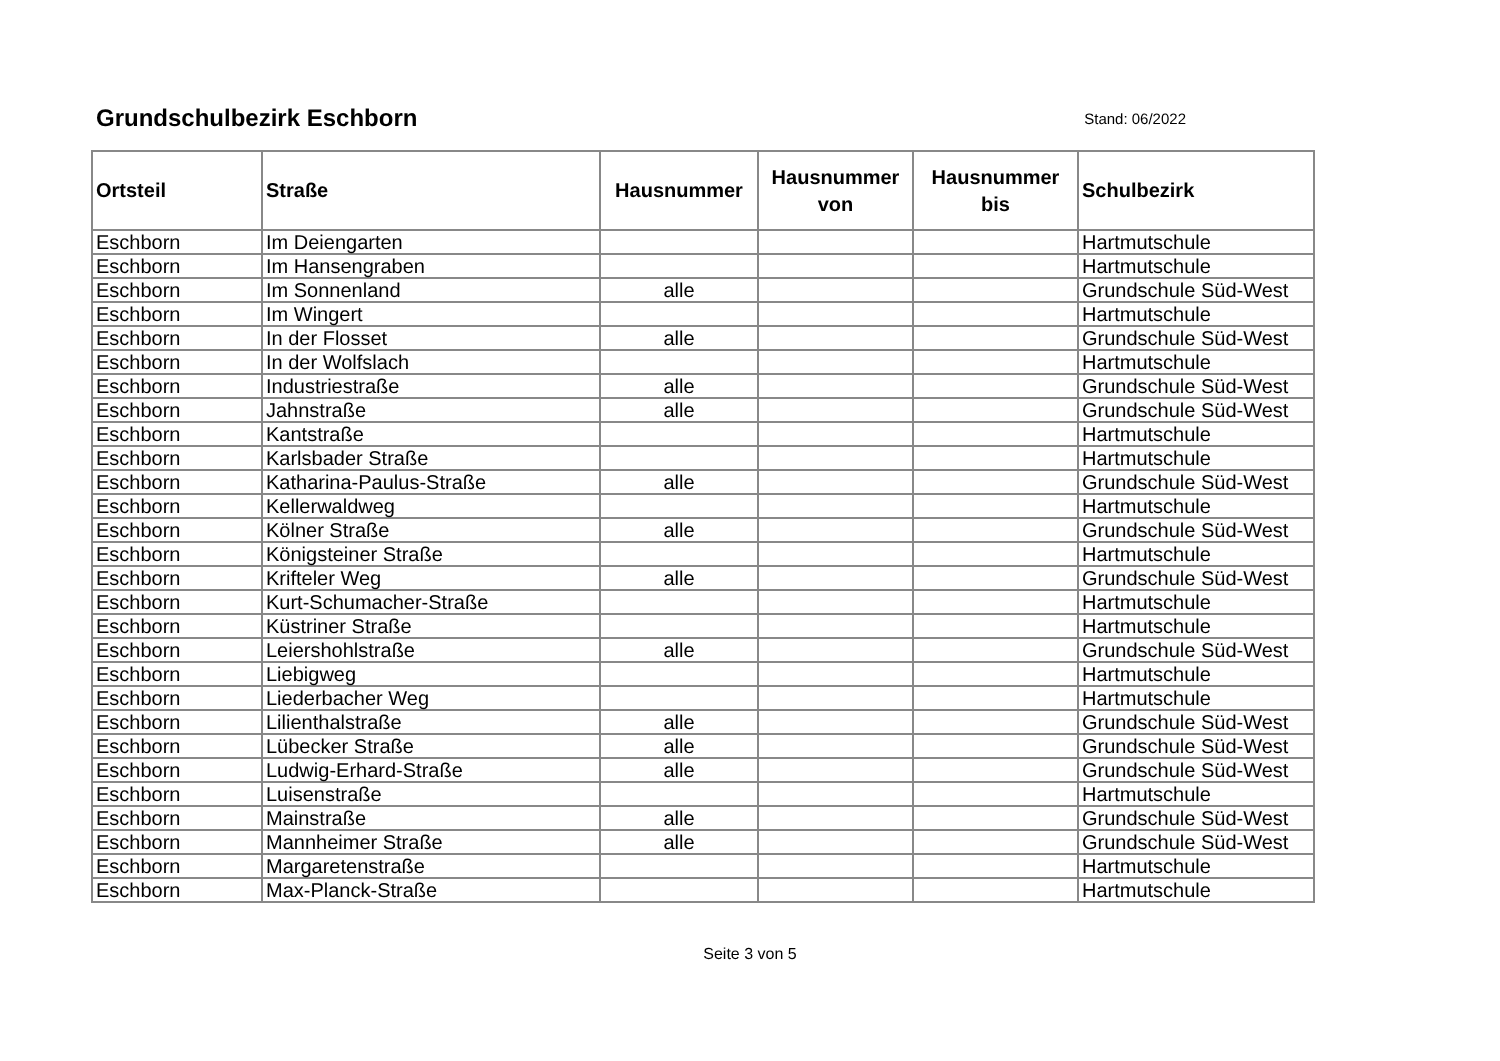Grundschulbezirk Eschborn
Stand: 06/2022
| Ortsteil | Straße | Hausnummer | Hausnummer von | Hausnummer bis | Schulbezirk |
| --- | --- | --- | --- | --- | --- |
| Eschborn | Im Deiengarten | | | | Hartmutschule |
| Eschborn | Im Hansengraben | | | | Hartmutschule |
| Eschborn | Im Sonnenland | alle | | | Grundschule Süd-West |
| Eschborn | Im Wingert | | | | Hartmutschule |
| Eschborn | In der Flosset | alle | | | Grundschule Süd-West |
| Eschborn | In der Wolfslach | | | | Hartmutschule |
| Eschborn | Industriestraße | alle | | | Grundschule Süd-West |
| Eschborn | Jahnstraße | alle | | | Grundschule Süd-West |
| Eschborn | Kantstraße | | | | Hartmutschule |
| Eschborn | Karlsbader Straße | | | | Hartmutschule |
| Eschborn | Katharina-Paulus-Straße | alle | | | Grundschule Süd-West |
| Eschborn | Kellerwaldweg | | | | Hartmutschule |
| Eschborn | Kölner Straße | alle | | | Grundschule Süd-West |
| Eschborn | Königsteiner Straße | | | | Hartmutschule |
| Eschborn | Krifteler Weg | alle | | | Grundschule Süd-West |
| Eschborn | Kurt-Schumacher-Straße | | | | Hartmutschule |
| Eschborn | Küstriner Straße | | | | Hartmutschule |
| Eschborn | Leiershohlstraße | alle | | | Grundschule Süd-West |
| Eschborn | Liebigweg | | | | Hartmutschule |
| Eschborn | Liederbacher Weg | | | | Hartmutschule |
| Eschborn | Lilienthalstraße | alle | | | Grundschule Süd-West |
| Eschborn | Lübecker Straße | alle | | | Grundschule Süd-West |
| Eschborn | Ludwig-Erhard-Straße | alle | | | Grundschule Süd-West |
| Eschborn | Luisenstraße | | | | Hartmutschule |
| Eschborn | Mainstraße | alle | | | Grundschule Süd-West |
| Eschborn | Mannheimer Straße | alle | | | Grundschule Süd-West |
| Eschborn | Margaretenstraße | | | | Hartmutschule |
| Eschborn | Max-Planck-Straße | | | | Hartmutschule |
Seite 3 von 5